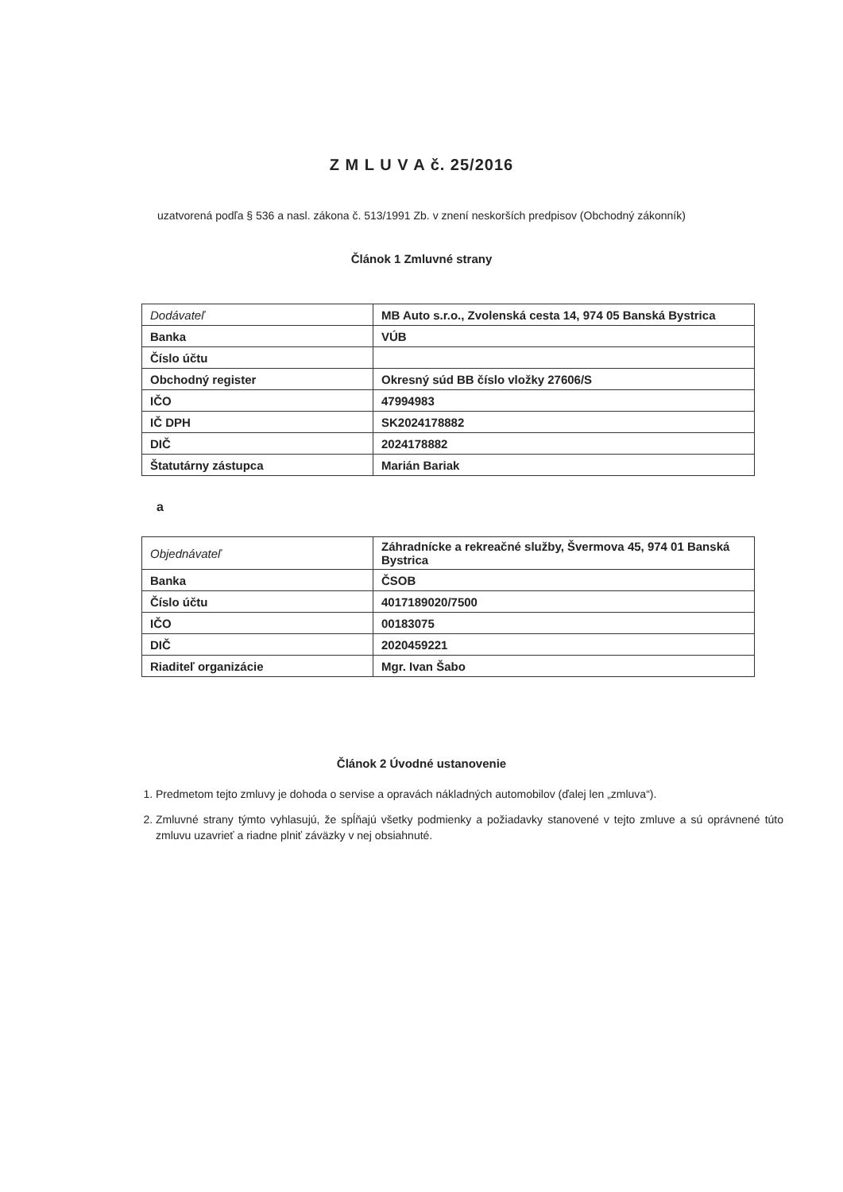Z M L U V A č. 25/2016
uzatvorená podľa § 536 a nasl. zákona č. 513/1991 Zb. v znení neskorších predpisov (Obchodný zákonník)
Článok 1 Zmluvné strany
| Dodávateľ | MB Auto s.r.o., Zvolenská cesta 14, 974 05 Banská Bystrica |
| Banka | VÚB |
| Číslo účtu | |
| Obchodný register | Okresný súd BB číslo vložky 27606/S |
| IČO | 47994983 |
| IČ DPH | SK2024178882 |
| DIČ | 2024178882 |
| Štatutárny zástupca | Marián Bariak |
a
| Objednávateľ | Záhradnícke a rekreačné služby, Švermova 45, 974 01 Banská Bystrica |
| Banka | ČSOB |
| Číslo účtu | 4017189020/7500 |
| IČO | 00183075 |
| DIČ | 2020459221 |
| Riaditeľ organizácie | Mgr. Ivan Šabo |
Článok 2 Úvodné ustanovenie
1. Predmetom tejto zmluvy je dohoda o servise a opravách nákladných automobilov (ďalej len „zmluva“).
2. Zmluvné strany týmto vyhlasujú, že spĺňajú všetky podmienky a požiadavky stanovené v tejto zmluve a sú oprávnené túto zmluvu uzavrieť a riadne plniť záväzky v nej obsiahnuté.